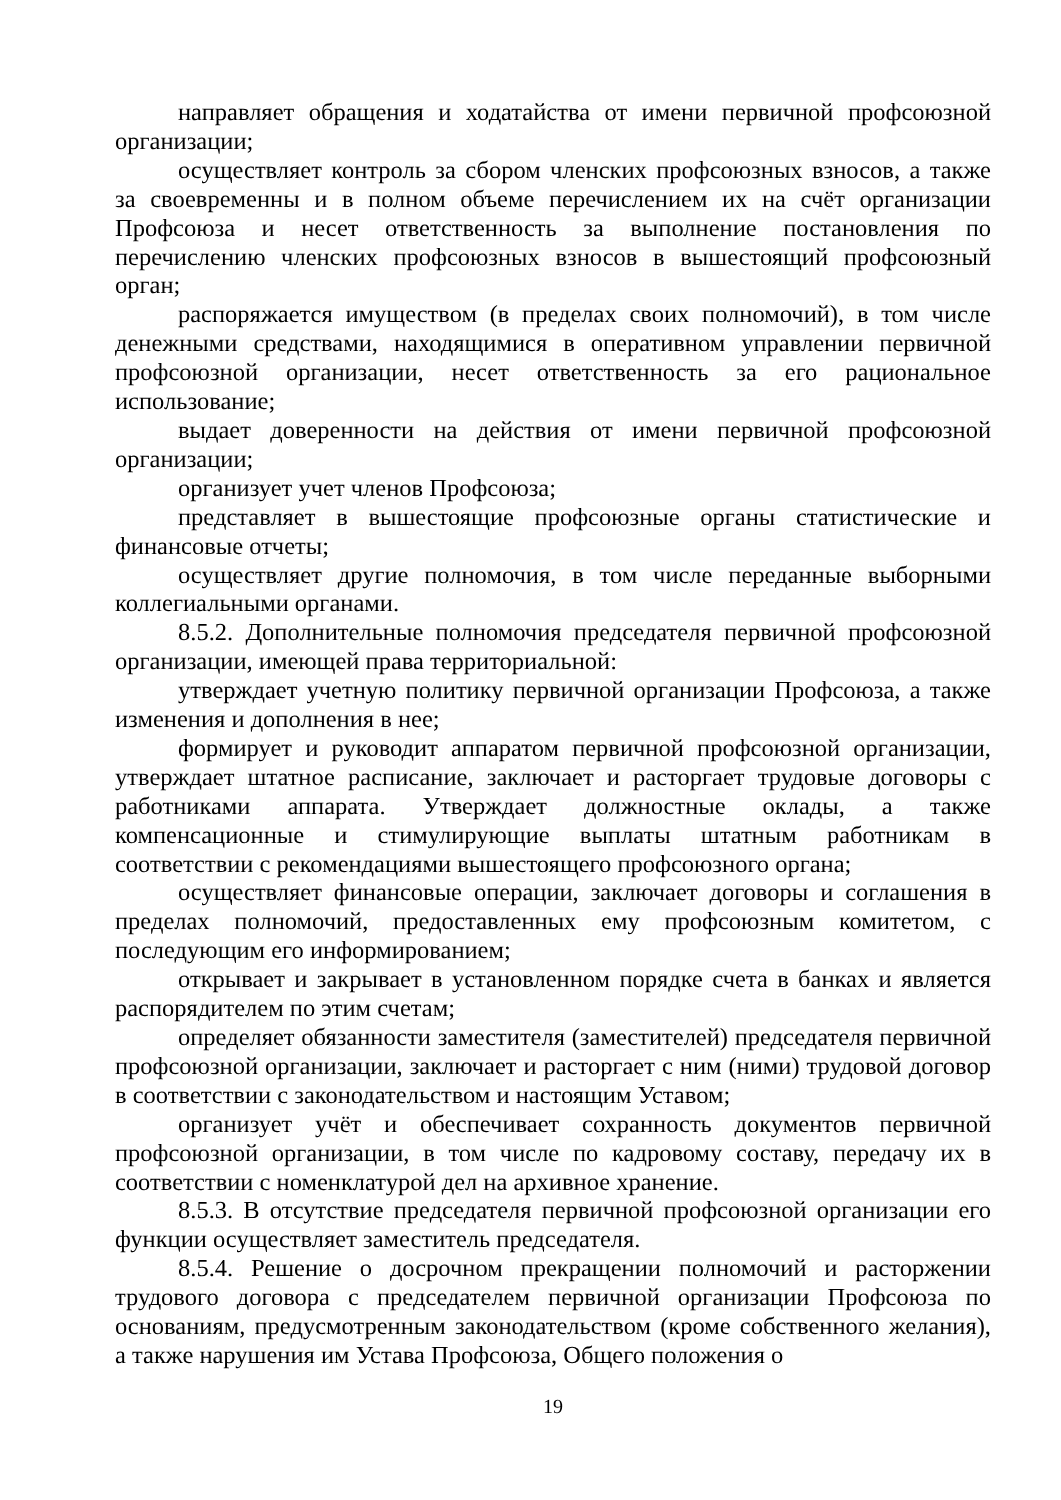направляет обращения и ходатайства от имени первичной профсоюзной организации;
осуществляет контроль за сбором членских профсоюзных взносов, а также за своевременны и в полном объеме перечислением их на счёт организации Профсоюза и несет ответственность за выполнение постановления по перечислению членских профсоюзных взносов в вышестоящий профсоюзный орган;
распоряжается имуществом (в пределах своих полномочий), в том числе денежными средствами, находящимися в оперативном управлении первичной профсоюзной организации, несет ответственность за его рациональное использование;
выдает доверенности на действия от имени первичной профсоюзной организации;
организует учет членов Профсоюза;
представляет в вышестоящие профсоюзные органы статистические и финансовые отчеты;
осуществляет другие полномочия, в том числе переданные выборными коллегиальными органами.
8.5.2. Дополнительные полномочия председателя первичной профсоюзной организации, имеющей права территориальной:
утверждает учетную политику первичной организации Профсоюза, а также изменения и дополнения в нее;
формирует и руководит аппаратом первичной профсоюзной организации, утверждает штатное расписание, заключает и расторгает трудовые договоры с работниками аппарата. Утверждает должностные оклады, а также компенсационные и стимулирующие выплаты штатным работникам в соответствии с рекомендациями вышестоящего профсоюзного органа;
осуществляет финансовые операции, заключает договоры и соглашения в пределах полномочий, предоставленных ему профсоюзным комитетом, с последующим его информированием;
открывает и закрывает в установленном порядке счета в банках и является распорядителем по этим счетам;
определяет обязанности заместителя (заместителей) председателя первичной профсоюзной организации, заключает и расторгает с ним (ними) трудовой договор в соответствии с законодательством и настоящим Уставом;
организует учёт и обеспечивает сохранность документов первичной профсоюзной организации, в том числе по кадровому составу, передачу их в соответствии с номенклатурой дел на архивное хранение.
8.5.3. В отсутствие председателя первичной профсоюзной организации его функции осуществляет заместитель председателя.
8.5.4. Решение о досрочном прекращении полномочий и расторжении трудового договора с председателем первичной организации Профсоюза по основаниям, предусмотренным законодательством (кроме собственного желания), а также нарушения им Устава Профсоюза, Общего положения о
19